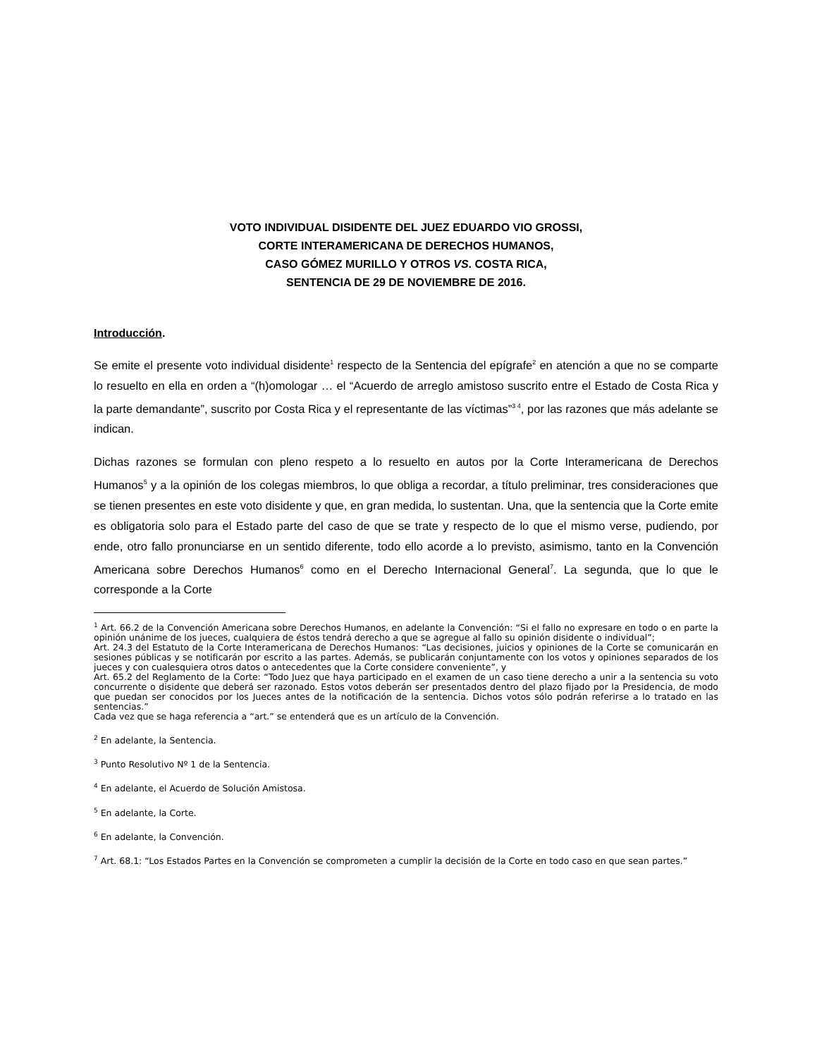VOTO INDIVIDUAL DISIDENTE DEL JUEZ EDUARDO VIO GROSSI,
CORTE INTERAMERICANA DE DERECHOS HUMANOS,
CASO GÓMEZ MURILLO Y OTROS VS. COSTA RICA,
SENTENCIA DE 29 DE NOVIEMBRE DE 2016.
Introducción.
Se emite el presente voto individual disidente<sup>1</sup> respecto de la Sentencia del epígrafe<sup>2</sup> en atención a que no se comparte lo resuelto en ella en orden a “(h)omologar … el “Acuerdo de arreglo amistoso suscrito entre el Estado de Costa Rica y la parte demandante”, suscrito por Costa Rica y el representante de las víctimas”<sup>3 4</sup>, por las razones que más adelante se indican.
Dichas razones se formulan con pleno respeto a lo resuelto en autos por la Corte Interamericana de Derechos Humanos<sup>5</sup> y a la opinión de los colegas miembros, lo que obliga a recordar, a título preliminar, tres consideraciones que se tienen presentes en este voto disidente y que, en gran medida, lo sustentan. Una, que la sentencia que la Corte emite es obligatoria solo para el Estado parte del caso de que se trate y respecto de lo que el mismo verse, pudiendo, por ende, otro fallo pronunciarse en un sentido diferente, todo ello acorde a lo previsto, asimismo, tanto en la Convención Americana sobre Derechos Humanos<sup>6</sup> como en el Derecho Internacional General<sup>7</sup>. La segunda, que lo que le corresponde a la Corte
<sup>1</sup> Art. 66.2 de la Convención Americana sobre Derechos Humanos, en adelante la Convención: “Si el fallo no expresare en todo o en parte la opinión unánime de los jueces, cualquiera de éstos tendrá derecho a que se agregue al fallo su opinión disidente o individual”;
Art. 24.3 del Estatuto de la Corte Interamericana de Derechos Humanos: “Las decisiones, juicios y opiniones de la Corte se comunicarán en sesiones públicas y se notificarán por escrito a las partes. Además, se publicarán conjuntamente con los votos y opiniones separados de los jueces y con cualesquiera otros datos o antecedentes que la Corte considere conveniente”, y
Art. 65.2 del Reglamento de la Corte: “Todo Juez que haya participado en el examen de un caso tiene derecho a unir a la sentencia su voto concurrente o disidente que deberá ser razonado. Estos votos deberán ser presentados dentro del plazo fijado por la Presidencia, de modo que puedan ser conocidos por los Jueces antes de la notificación de la sentencia. Dichos votos sólo podrán referirse a lo tratado en las sentencias.”
Cada vez que se haga referencia a “art.” se entenderá que es un artículo de la Convención.
<sup>2</sup> En adelante, la Sentencia.
<sup>3</sup> Punto Resolutivo Nº 1 de la Sentencia.
<sup>4</sup> En adelante, el Acuerdo de Solución Amistosa.
<sup>5</sup> En adelante, la Corte.
<sup>6</sup> En adelante, la Convención.
<sup>7</sup> Art. 68.1: “Los Estados Partes en la Convención se comprometen a cumplir la decisión de la Corte en todo caso en que sean partes.”